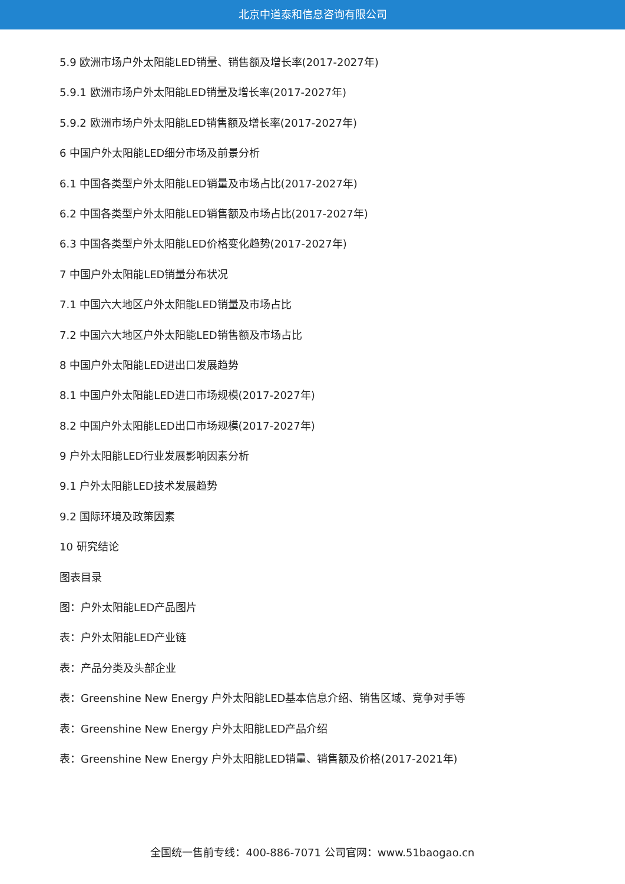北京中道泰和信息咨询有限公司
5.9 欧洲市场户外太阳能LED销量、销售额及增长率(2017-2027年)
5.9.1 欧洲市场户外太阳能LED销量及增长率(2017-2027年)
5.9.2 欧洲市场户外太阳能LED销售额及增长率(2017-2027年)
6 中国户外太阳能LED细分市场及前景分析
6.1 中国各类型户外太阳能LED销量及市场占比(2017-2027年)
6.2 中国各类型户外太阳能LED销售额及市场占比(2017-2027年)
6.3 中国各类型户外太阳能LED价格变化趋势(2017-2027年)
7 中国户外太阳能LED销量分布状况
7.1 中国六大地区户外太阳能LED销量及市场占比
7.2 中国六大地区户外太阳能LED销售额及市场占比
8 中国户外太阳能LED进出口发展趋势
8.1 中国户外太阳能LED进口市场规模(2017-2027年)
8.2 中国户外太阳能LED出口市场规模(2017-2027年)
9 户外太阳能LED行业发展影响因素分析
9.1 户外太阳能LED技术发展趋势
9.2 国际环境及政策因素
10 研究结论
图表目录
图：户外太阳能LED产品图片
表：户外太阳能LED产业链
表：产品分类及头部企业
表：Greenshine New Energy 户外太阳能LED基本信息介绍、销售区域、竞争对手等
表：Greenshine New Energy 户外太阳能LED产品介绍
表：Greenshine New Energy 户外太阳能LED销量、销售额及价格(2017-2021年)
全国统一售前专线：400-886-7071 公司官网：www.51baogao.cn